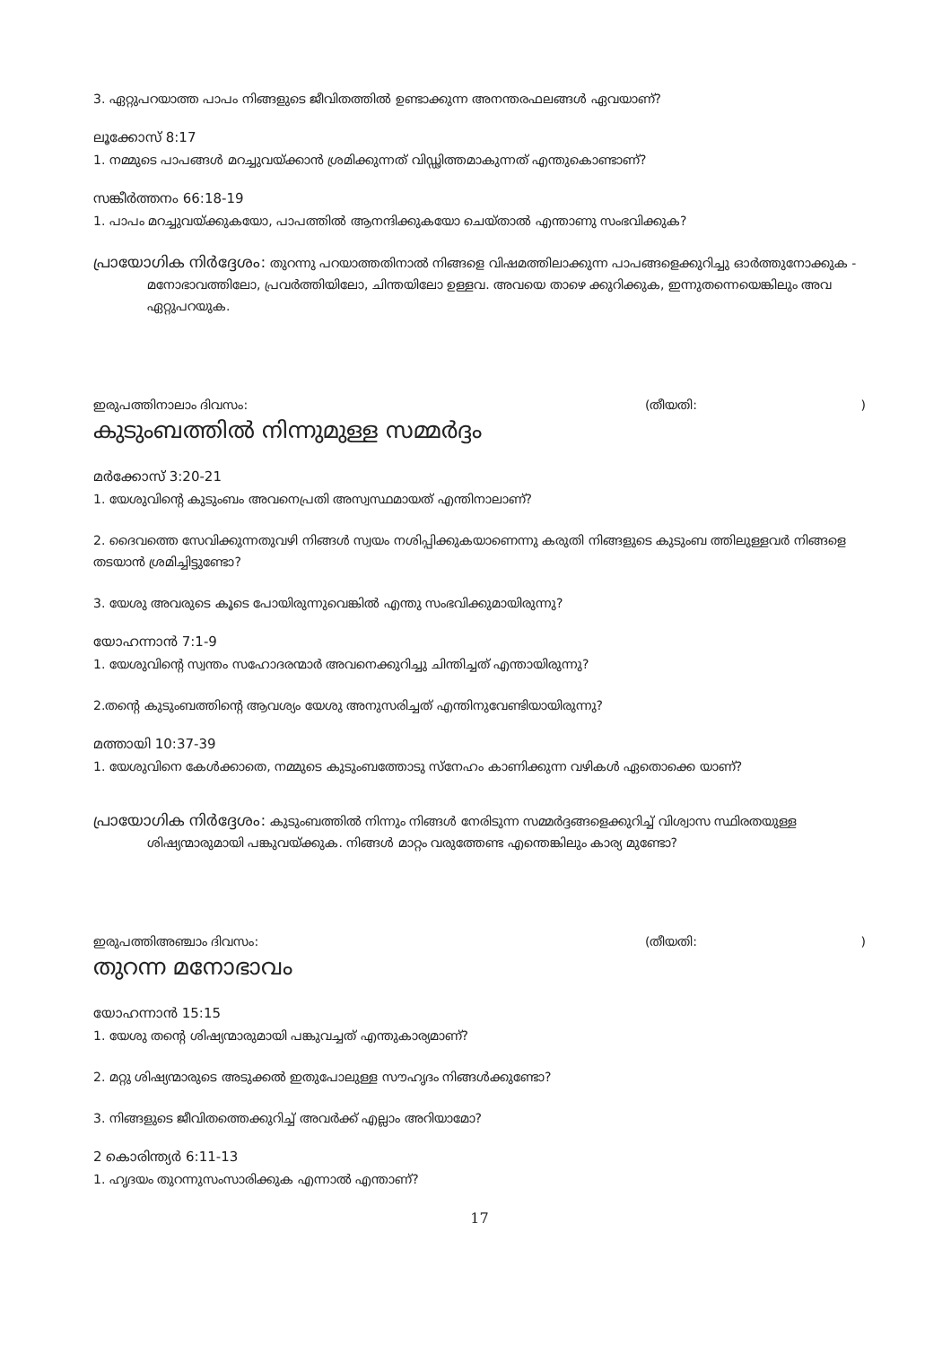3. ഏറ്റുപറയാത്ത പാപം നിങ്ങളുടെ ജീവിതത്തിൽ ഉണ്ടാക്കുന്ന അനന്തരഫലങ്ങൾ ഏവയാണ്?
ലൂക്കോസ് 8:17
1. നമ്മുടെ പാപങ്ങൾ മറച്ചുവയ്ക്കാൻ ശ്രമിക്കുന്നത് വിഡ്ഢിത്തമാകുന്നത് എന്തുകൊണ്ടാണ്?
സങ്കീർത്തനം 66:18-19
1. പാപം മറച്ചുവയ്ക്കുകയോ, പാപത്തിൽ ആനന്ദിക്കുകയോ ചെയ്താൽ എന്താണു സംഭവിക്കുക?
പ്രായോഗിക നിർദ്ദേശം: തുറന്നു പറയാത്തതിനാൽ നിങ്ങളെ വിഷമത്തിലാക്കുന്ന പാപങ്ങളെക്കുറിച്ചു ഓർത്തുനോക്കുക - മനോഭാവത്തിലോ, പ്രവർത്തിയിലോ, ചിന്തയിലോ ഉള്ളവ. അവയെ താഴെ ക്കുറിക്കുക, ഇന്നുതന്നെയെങ്കിലും അവ ഏറ്റുപറയുക.
ഇരുപത്തിനാലാം ദിവസം: (തീയതി: )
കുടുംബത്തിൽ നിന്നുമുള്ള സമ്മർദ്ദം
മർക്കോസ് 3:20-21
1. യേശുവിന്റെ കുടുംബം അവനെപ്രതി അസ്വസ്ഥമായത് എന്തിനാലാണ്?
2. ദൈവത്തെ സേവിക്കുന്നതുവഴി നിങ്ങൾ സ്വയം നശിപ്പിക്കുകയാണെന്നു കരുതി നിങ്ങളുടെ കുടുംബ ത്തിലുള്ളവർ നിങ്ങളെ തടയാൻ ശ്രമിച്ചിട്ടുണ്ടോ?
3. യേശു അവരുടെ കൂടെ പോയിരുന്നുവെങ്കിൽ എന്തു സംഭവിക്കുമായിരുന്നു?
യോഹന്നാൻ 7:1-9
1. യേശുവിന്റെ സ്വന്തം സഹോദരന്മാർ അവനെക്കുറിച്ചു ചിന്തിച്ചത് എന്തായിരുന്നു?
2.തന്റെ കുടുംബത്തിന്റെ ആവശ്യം യേശു അനുസരിച്ചത് എന്തിനുവേണ്ടിയായിരുന്നു?
മത്തായി 10:37-39
1. യേശുവിനെ കേൾക്കാതെ, നമ്മുടെ കുടുംബത്തോടു സ്നേഹം കാണിക്കുന്ന വഴികൾ ഏതൊക്കെ യാണ്?
പ്രായോഗിക നിർദ്ദേശം: കുടുംബത്തിൽ നിന്നും നിങ്ങൾ നേരിടുന്ന സമ്മർദ്ദങ്ങളെക്കുറിച്ച് വിശ്വാസ സ്ഥിരതയുള്ള ശിഷ്യന്മാരുമായി പങ്കുവയ്ക്കുക. നിങ്ങൾ മാറ്റം വരുത്തേണ്ട എന്തെങ്കിലും കാര്യ മുണ്ടോ?
ഇരുപത്തിഅഞ്ചാം ദിവസം: (തീയതി: )
തുറന്ന മനോഭാവം
യോഹന്നാൻ 15:15
1. യേശു തന്റെ ശിഷ്യന്മാരുമായി പങ്കുവച്ചത് എന്തുകാര്യമാണ്?
2. മറ്റു ശിഷ്യന്മാരുടെ അടുക്കൽ ഇതുപോലുള്ള സൗഹൃദം നിങ്ങൾക്കുണ്ടോ?
3. നിങ്ങളുടെ ജീവിതത്തെക്കുറിച്ച് അവർക്ക് എല്ലാം അറിയാമോ?
2 കൊരിന്ത്യർ 6:11-13
1. ഹൃദയം തുറന്നുസംസാരിക്കുക എന്നാൽ എന്താണ്?
17